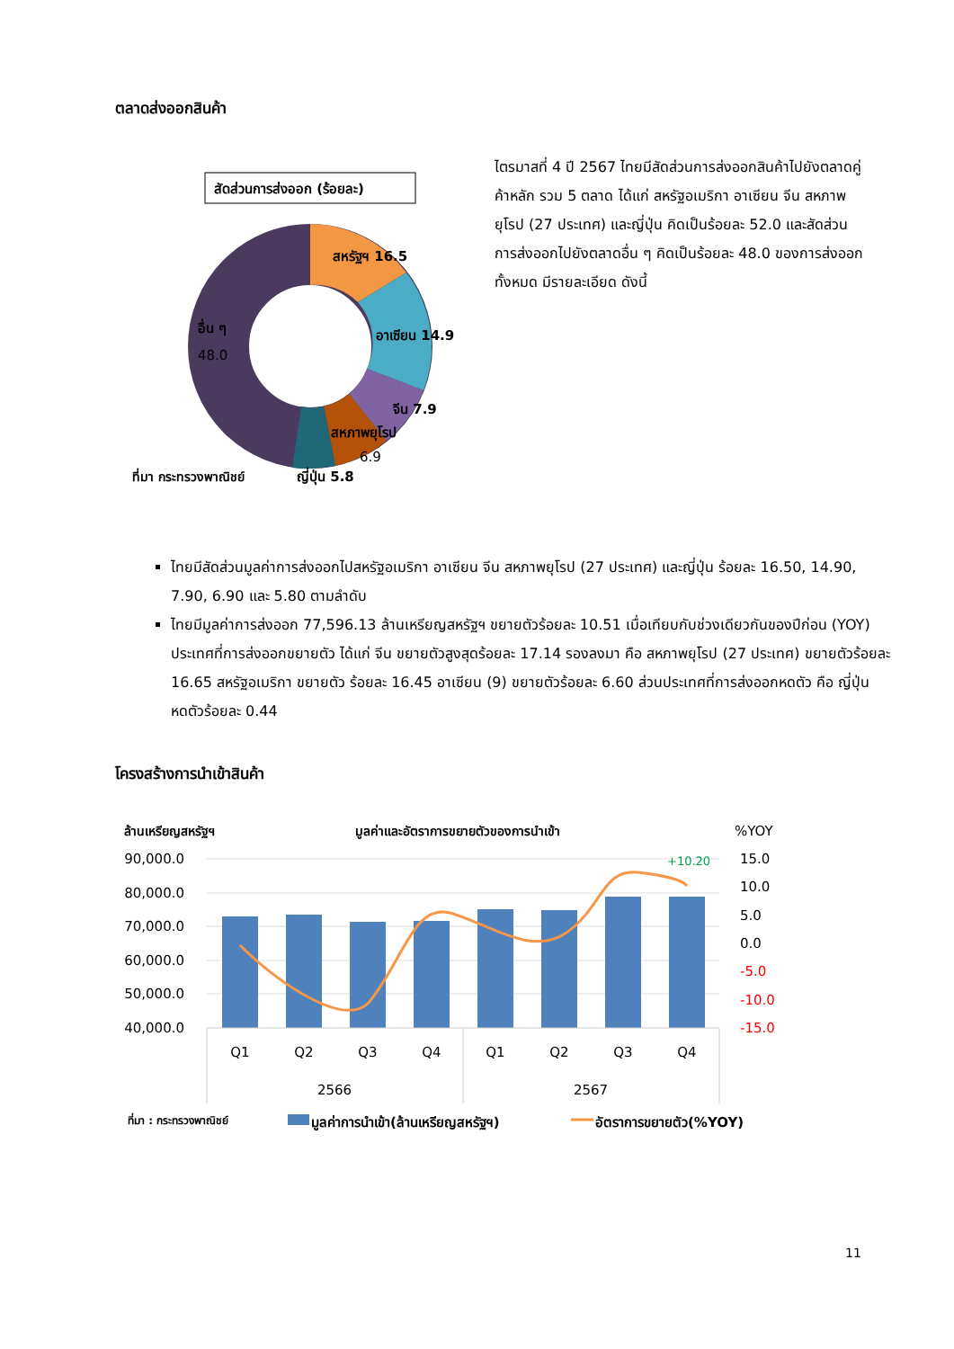ตลาดส่งออกสินค้า
สัดส่วนการส่งออก (ร้อยละ)
สหรัฐฯ 16.5
อาเซียน 14.9
จีน 7.9
สหภาพยุโรป
6.9
อื่น ๆ
48.0
ที่มา กระทรวงพาณิชย์
ญี่ปุ่น 5.8
ไตรมาสที่ 4 ปี 2567 ไทยมีสัดส่วนการส่งออกสินค้าไปยังตลาดคู่ค้าหลัก รวม 5 ตลาด ได้แก่ สหรัฐอเมริกา อาเซียน จีน สหภาพยุโรป (27 ประเทศ) และญี่ปุ่น คิดเป็นร้อยละ 52.0 และสัดส่วนการส่งออกไปยังตลาดอื่น ๆ คิดเป็นร้อยละ 48.0 ของการส่งออกทั้งหมด มีรายละเอียด ดังนี้
ไทยมีสัดส่วนมูลค่าการส่งออกไปสหรัฐอเมริกา อาเซียน จีน สหภาพยุโรป (27 ประเทศ) และญี่ปุ่น ร้อยละ 16.50, 14.90, 7.90, 6.90 และ 5.80 ตามลำดับ
ไทยมีมูลค่าการส่งออก 77,596.13 ล้านเหรียญสหรัฐฯ ขยายตัวร้อยละ 10.51 เมื่อเทียบกับช่วงเดียวกันของปีก่อน (YOY) ประเทศที่การส่งออกขยายตัว ได้แก่ จีน ขยายตัวสูงสุดร้อยละ 17.14 รองลงมา คือ สหภาพยุโรป (27 ประเทศ) ขยายตัวร้อยละ 16.65 สหรัฐอเมริกา ขยายตัว ร้อยละ 16.45 อาเซียน (9) ขยายตัวร้อยละ 6.60 ส่วนประเทศที่การส่งออกหดตัว คือ ญี่ปุ่น หดตัวร้อยละ 0.44
โครงสร้างการนำเข้าสินค้า
ล้านเหรียญสหรัฐฯ
มูลค่าและอัตราการขยายตัวของการนำเข้า
%YOY
90,000.0
80,000.0
70,000.0
60,000.0
50,000.0
40,000.0
15.0
10.0
5.0
0.0
-5.0
-10.0
-15.0
+10.20
Q1
Q2
Q3
Q4
Q1
Q2
Q3
Q4
2566
2567
ที่มา : กระทรวงพาณิชย์
มูลค่าการนำเข้า(ล้านเหรียญสหรัฐฯ)
อัตราการขยายตัว(%YOY)
11